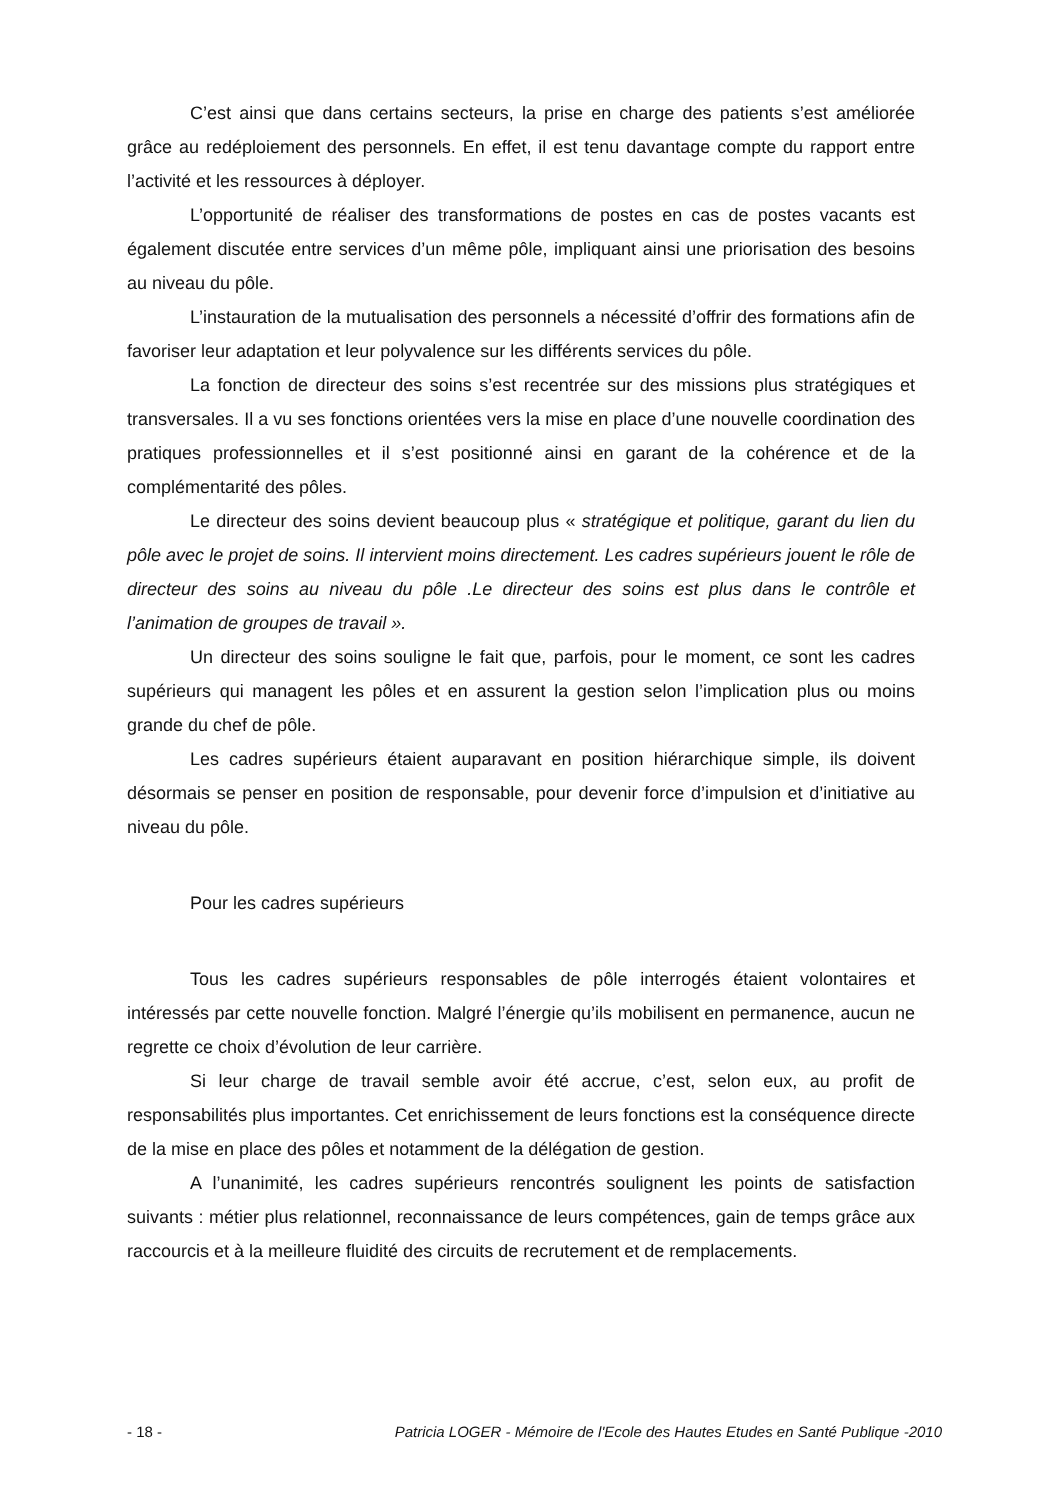C’est ainsi que dans certains secteurs, la prise en charge des patients s’est améliorée grâce au redéploiement des personnels. En effet, il est tenu davantage compte du rapport entre l’activité et les ressources à déployer.
L’opportunité de réaliser des transformations de postes en cas de postes vacants est également discutée entre services d’un même pôle, impliquant ainsi une priorisation des besoins au niveau du pôle.
L’instauration de la mutualisation des personnels a nécessité d’offrir des formations afin de favoriser leur adaptation et leur polyvalence sur les différents services du pôle.
La fonction de directeur des soins s’est recentrée sur des missions plus stratégiques et transversales. Il a vu ses fonctions orientées vers la mise en place d’une nouvelle coordination des pratiques professionnelles et il s’est positionné ainsi en garant de la cohérence et de la complémentarité des pôles.
Le directeur des soins devient beaucoup plus « stratégique et politique, garant du lien du pôle avec le projet de soins. Il intervient moins directement. Les cadres supérieurs jouent le rôle de directeur des soins au niveau du pôle .Le directeur des soins est plus dans le contrôle et l’animation de groupes de travail ».
Un directeur des soins souligne le fait que, parfois, pour le moment, ce sont les cadres supérieurs qui managent les pôles et en assurent la gestion selon l’implication plus ou moins grande du chef de pôle.
Les cadres supérieurs étaient auparavant en position hiérarchique simple, ils doivent désormais se penser en position de responsable, pour devenir force d’impulsion et d’initiative au niveau du pôle.
Pour les cadres supérieurs
Tous les cadres supérieurs responsables de pôle interrogés étaient volontaires et intéressés par cette nouvelle fonction. Malgré l’énergie qu’ils mobilisent en permanence, aucun ne regrette ce choix d’évolution de leur carrière.
Si leur charge de travail semble avoir été accrue, c’est, selon eux, au profit de responsabilités plus importantes. Cet enrichissement de leurs fonctions est la conséquence directe de la mise en place des pôles et notamment de la délégation de gestion.
A l’unanimité, les cadres supérieurs rencontrés soulignent les points de satisfaction suivants : métier plus relationnel, reconnaissance de leurs compétences, gain de temps grâce aux raccourcis et à la meilleure fluidité des circuits de recrutement et de remplacements.
- 18 - Patricia LOGER - Mémoire de l'Ecole des Hautes Etudes en Santé Publique -2010